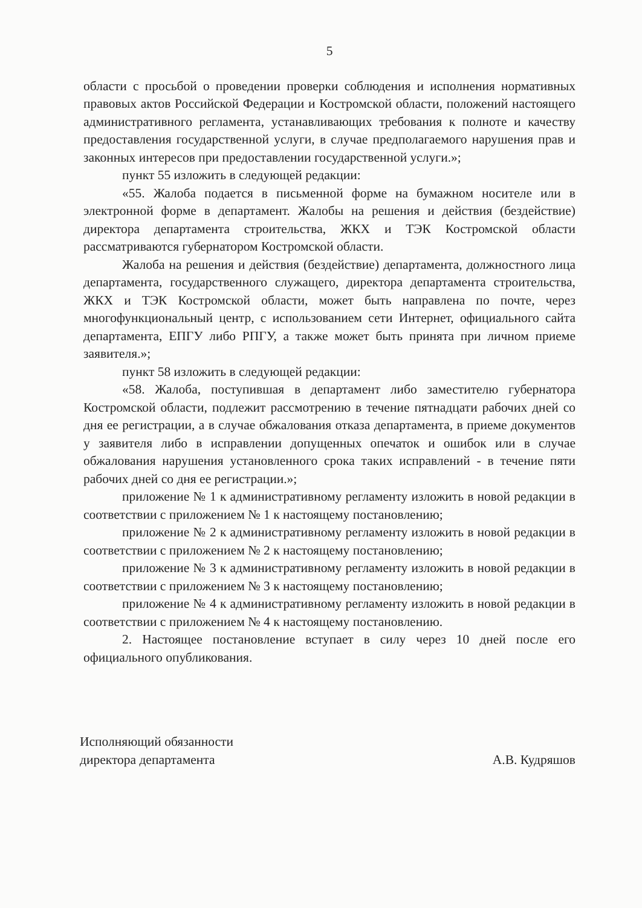5
области с просьбой о проведении проверки соблюдения и исполнения нормативных правовых актов Российской Федерации и Костромской области, положений настоящего административного регламента, устанавливающих требования к полноте и качеству предоставления государственной услуги, в случае предполагаемого нарушения прав и законных интересов при предоставлении государственной услуги.»;
пункт 55 изложить в следующей редакции:
«55. Жалоба подается в письменной форме на бумажном носителе или в электронной форме в департамент. Жалобы на решения и действия (бездействие) директора департамента строительства, ЖКХ и ТЭК Костромской области рассматриваются губернатором Костромской области.
Жалоба на решения и действия (бездействие) департамента, должностного лица департамента, государственного служащего, директора департамента строительства, ЖКХ и ТЭК Костромской области, может быть направлена по почте, через многофункциональный центр, с использованием сети Интернет, официального сайта департамента, ЕПГУ либо РПГУ, а также может быть принята при личном приеме заявителя.»;
пункт 58 изложить в следующей редакции:
«58. Жалоба, поступившая в департамент либо заместителю губернатора Костромской области, подлежит рассмотрению в течение пятнадцати рабочих дней со дня ее регистрации, а в случае обжалования отказа департамента, в приеме документов у заявителя либо в исправлении допущенных опечаток и ошибок или в случае обжалования нарушения установленного срока таких исправлений - в течение пяти рабочих дней со дня ее регистрации.»;
приложение № 1 к административному регламенту изложить в новой редакции в соответствии с приложением № 1 к настоящему постановлению;
приложение № 2 к административному регламенту изложить в новой редакции в соответствии с приложением № 2 к настоящему постановлению;
приложение № 3 к административному регламенту изложить в новой редакции в соответствии с приложением № 3 к настоящему постановлению;
приложение № 4 к административному регламенту изложить в новой редакции в соответствии с приложением № 4 к настоящему постановлению.
2. Настоящее постановление вступает в силу через 10 дней после его официального опубликования.
Исполняющий обязанности
директора департамента
А.В. Кудряшов